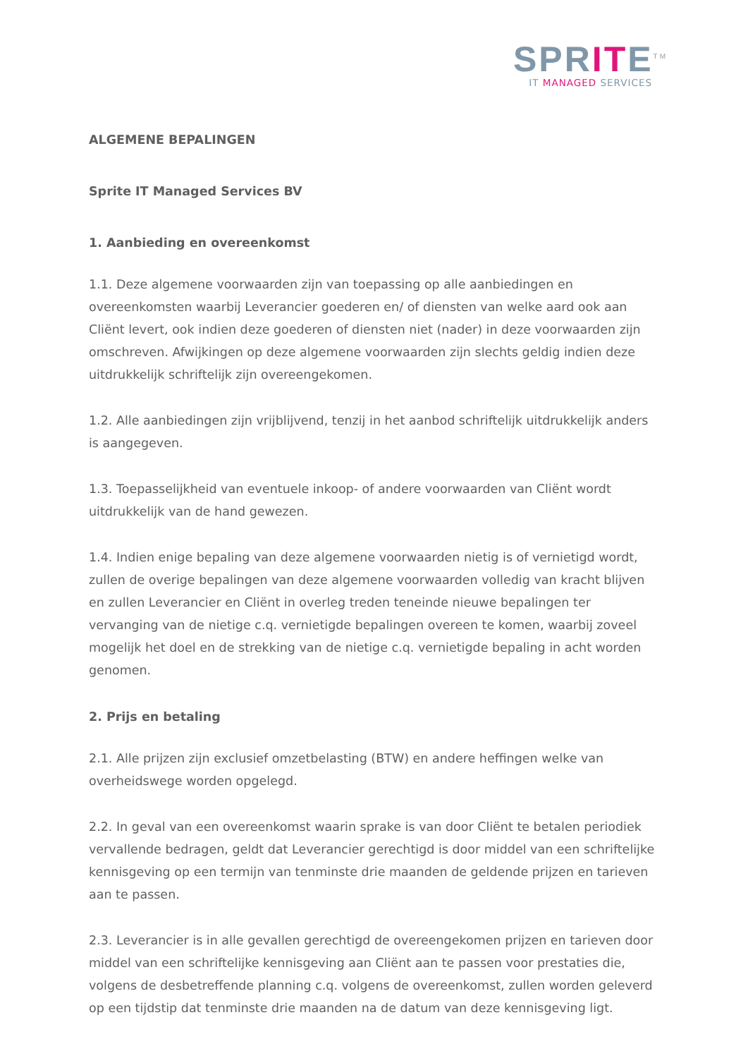SPRITE<sup>TM</sup>
IT MANAGED SERVICES
ALGEMENE BEPALINGEN
Sprite IT Managed Services BV
1. Aanbieding en overeenkomst
1.1. Deze algemene voorwaarden zijn van toepassing op alle aanbiedingen en overeenkomsten waarbij Leverancier goederen en/ of diensten van welke aard ook aan Cliënt levert, ook indien deze goederen of diensten niet (nader) in deze voorwaarden zijn omschreven. Afwijkingen op deze algemene voorwaarden zijn slechts geldig indien deze uitdrukkelijk schriftelijk zijn overeengekomen.
1.2. Alle aanbiedingen zijn vrijblijvend, tenzij in het aanbod schriftelijk uitdrukkelijk anders is aangegeven.
1.3. Toepasselijkheid van eventuele inkoop- of andere voorwaarden van Cliënt wordt uitdrukkelijk van de hand gewezen.
1.4. Indien enige bepaling van deze algemene voorwaarden nietig is of vernietigd wordt, zullen de overige bepalingen van deze algemene voorwaarden volledig van kracht blijven en zullen Leverancier en Cliënt in overleg treden teneinde nieuwe bepalingen ter vervanging van de nietige c.q. vernietigde bepalingen overeen te komen, waarbij zoveel mogelijk het doel en de strekking van de nietige c.q. vernietigde bepaling in acht worden genomen.
2. Prijs en betaling
2.1. Alle prijzen zijn exclusief omzetbelasting (BTW) en andere heffingen welke van overheidswege worden opgelegd.
2.2. In geval van een overeenkomst waarin sprake is van door Cliënt te betalen periodiek vervallende bedragen, geldt dat Leverancier gerechtigd is door middel van een schriftelijke kennisgeving op een termijn van tenminste drie maanden de geldende prijzen en tarieven aan te passen.
2.3. Leverancier is in alle gevallen gerechtigd de overeengekomen prijzen en tarieven door middel van een schriftelijke kennisgeving aan Cliënt aan te passen voor prestaties die, volgens de desbetreffende planning c.q. volgens de overeenkomst, zullen worden geleverd op een tijdstip dat tenminste drie maanden na de datum van deze kennisgeving ligt.